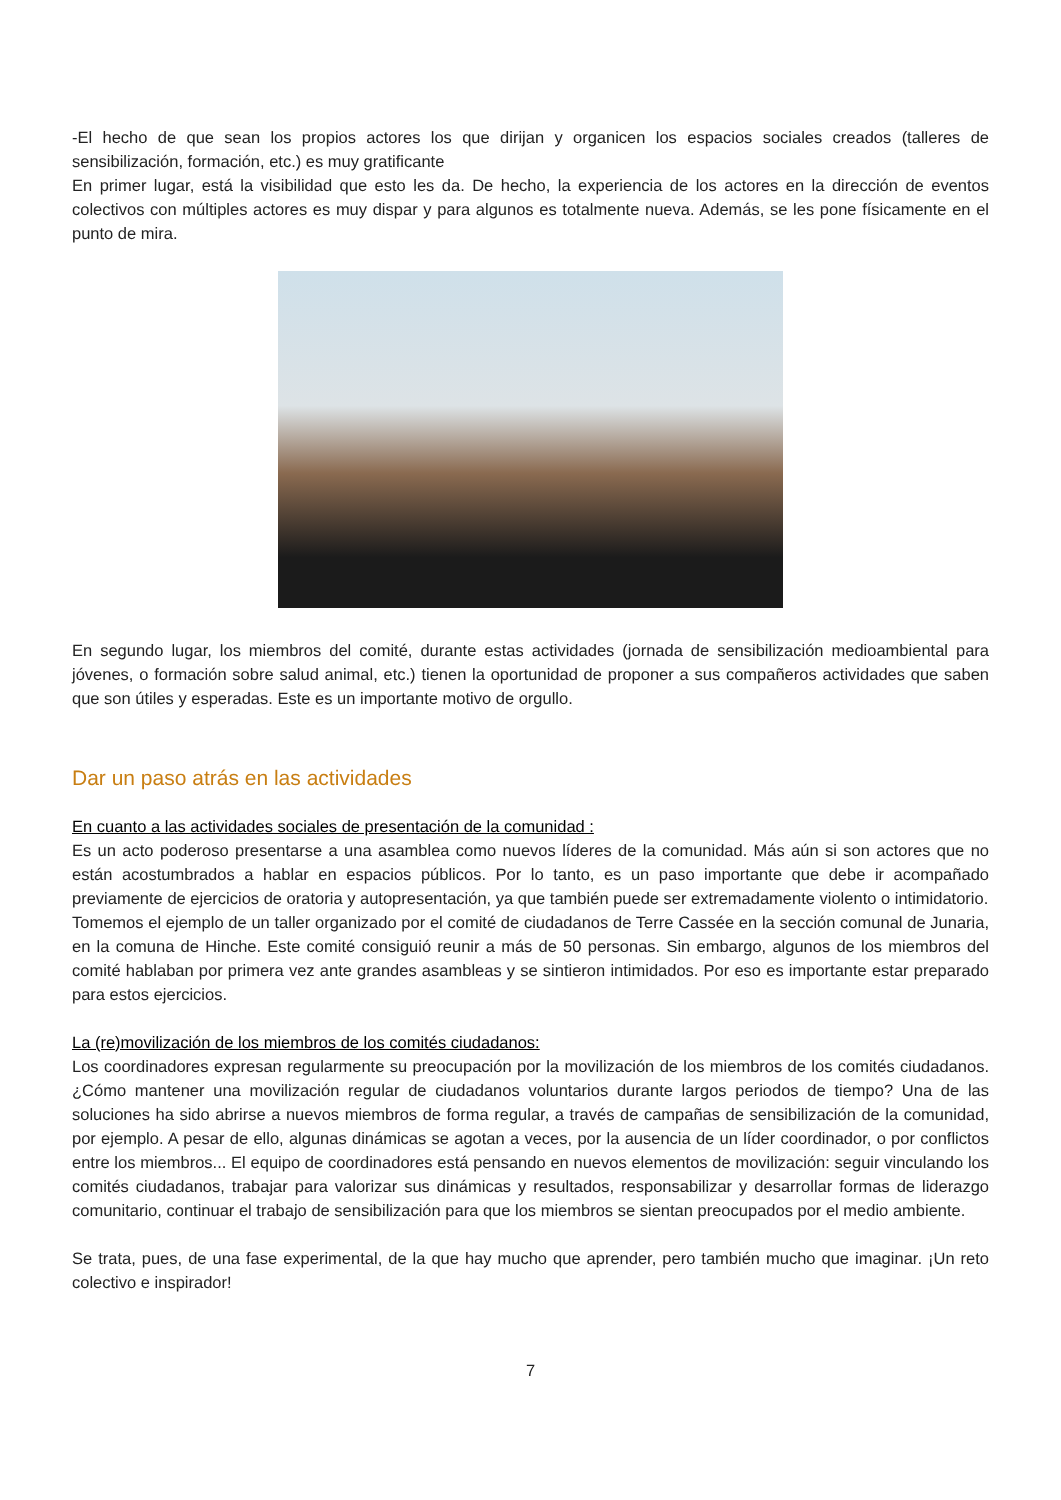-El hecho de que sean los propios actores los que dirijan y organicen los espacios sociales creados (talleres de sensibilización, formación, etc.) es muy gratificante
En primer lugar, está la visibilidad que esto les da. De hecho, la experiencia de los actores en la dirección de eventos colectivos con múltiples actores es muy dispar y para algunos es totalmente nueva. Además, se les pone físicamente en el punto de mira.
En segundo lugar, los miembros del comité, durante estas actividades (jornada de sensibilización medioambiental para jóvenes, o formación sobre salud animal, etc.) tienen la oportunidad de proponer a sus compañeros actividades que saben que son útiles y esperadas. Este es un importante motivo de orgullo.
Dar un paso atrás en las actividades
En cuanto a las actividades sociales de presentación de la comunidad :
Es un acto poderoso presentarse a una asamblea como nuevos líderes de la comunidad. Más aún si son actores que no están acostumbrados a hablar en espacios públicos. Por lo tanto, es un paso importante que debe ir acompañado previamente de ejercicios de oratoria y autopresentación, ya que también puede ser extremadamente violento o intimidatorio.
Tomemos el ejemplo de un taller organizado por el comité de ciudadanos de Terre Cassée en la sección comunal de Junaria, en la comuna de Hinche. Este comité consiguió reunir a más de 50 personas. Sin embargo, algunos de los miembros del comité hablaban por primera vez ante grandes asambleas y se sintieron intimidados. Por eso es importante estar preparado para estos ejercicios.
La (re)movilización de los miembros de los comités ciudadanos:
Los coordinadores expresan regularmente su preocupación por la movilización de los miembros de los comités ciudadanos. ¿Cómo mantener una movilización regular de ciudadanos voluntarios durante largos periodos de tiempo? Una de las soluciones ha sido abrirse a nuevos miembros de forma regular, a través de campañas de sensibilización de la comunidad, por ejemplo. A pesar de ello, algunas dinámicas se agotan a veces, por la ausencia de un líder coordinador, o por conflictos entre los miembros... El equipo de coordinadores está pensando en nuevos elementos de movilización: seguir vinculando los comités ciudadanos, trabajar para valorizar sus dinámicas y resultados, responsabilizar y desarrollar formas de liderazgo comunitario, continuar el trabajo de sensibilización para que los miembros se sientan preocupados por el medio ambiente.
Se trata, pues, de una fase experimental, de la que hay mucho que aprender, pero también mucho que imaginar. ¡Un reto colectivo e inspirador!
7